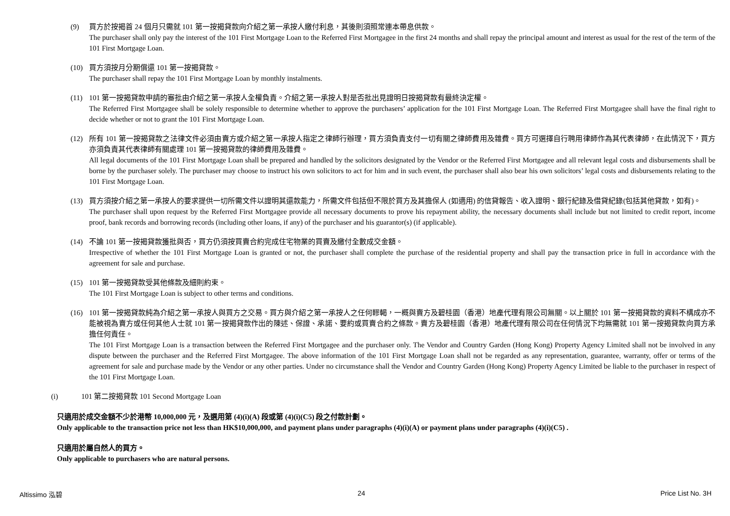(9) 買方於按揭首 24 個月只需就 101 第一按揭貸款向介紹之第一承按人繳付利息，其後則須照常連本帶息供款。
The purchaser shall only pay the interest of the 101 First Mortgage Loan to the Referred First Mortgagee in the first 24 months and shall repay the principal amount and interest as usual for the rest of the term of the 101 First Mortgage Loan.
(10) 買方須按月分期償還 101 第一按揭貸款。
The purchaser shall repay the 101 First Mortgage Loan by monthly instalments.
(11) 101 第一按揭貸款申請的審批由介紹之第一承按人全權負責。介紹之第一承按人對是否批出見證明日按揭貸款有最終決定權。
The Referred First Mortgagee shall be solely responsible to determine whether to approve the purchasers’ application for the 101 First Mortgage Loan. The Referred First Mortgagee shall have the final right to decide whether or not to grant the 101 First Mortgage Loan.
(12) 所有 101 第一按揭貸款之法律文件必須由賣方或介紹之第一承按人指定之律師行辦理，買方須負責支付一切有關之律師費用及雜費。買方可選擇自行聘用律師作為其代表律師，在此情況下，買方亦須負責其代表律師有關處理 101 第一按揭貸款的律師費用及雜費。
All legal documents of the 101 First Mortgage Loan shall be prepared and handled by the solicitors designated by the Vendor or the Referred First Mortgagee and all relevant legal costs and disbursements shall be borne by the purchaser solely. The purchaser may choose to instruct his own solicitors to act for him and in such event, the purchaser shall also bear his own solicitors’ legal costs and disbursements relating to the 101 First Mortgage Loan.
(13) 買方須按介紹之第一承按人的要求提供一切所需文件以證明其還款能力，所需文件包括但不限於買方及其擔保人 (如適用) 的信貸報告、收入證明、銀行紀錄及借貸紀錄(包括其他貸款，如有)。
The purchaser shall upon request by the Referred First Mortgagee provide all necessary documents to prove his repayment ability, the necessary documents shall include but not limited to credit report, income proof, bank records and borrowing records (including other loans, if any) of the purchaser and his guarantor(s) (if applicable).
(14) 不論 101 第一按揭貸款獲批與否，買方仍須按買賣合約完成住宅物業的買賣及繳付全數成交金額。
Irrespective of whether the 101 First Mortgage Loan is granted or not, the purchaser shall complete the purchase of the residential property and shall pay the transaction price in full in accordance with the agreement for sale and purchase.
(15) 101 第一按揭貸款受其他條款及細則約束。
The 101 First Mortgage Loan is subject to other terms and conditions.
(16) 101 第一按揭貸款純為介紹之第一承按人與買方之交易。買方與介紹之第一承按人之任何轇輵，一概與賣方及碧桂園（香港）地產代理有限公司無關。以上關於 101 第一按揭貸款的資料不構成亦不能被視為賣方或任何其他人士就 101 第一按揭貸款作出的陳述、保證、承諾、要約或買賣合約之條款。賣方及碧桂園（香港）地產代理有限公司在任何情況下均無需就 101 第一按揭貸款向買方承擔任何責任。
The 101 First Mortgage Loan is a transaction between the Referred First Mortgagee and the purchaser only. The Vendor and Country Garden (Hong Kong) Property Agency Limited shall not be involved in any dispute between the purchaser and the Referred First Mortgagee. The above information of the 101 First Mortgage Loan shall not be regarded as any representation, guarantee, warranty, offer or terms of the agreement for sale and purchase made by the Vendor or any other parties. Under no circumstance shall the Vendor and Country Garden (Hong Kong) Property Agency Limited be liable to the purchaser in respect of the 101 First Mortgage Loan.
(i) 101 第二按揭貸款 101 Second Mortgage Loan
只適用於成交金額不少於港幣 10,000,000 元，及選用第 (4)(i)(A) 段或第 (4)(i)(C5) 段之付款計劃。
Only applicable to the transaction price not less than HK$10,000,000, and payment plans under paragraphs (4)(i)(A) or payment plans under paragraphs (4)(i)(C5) .
只適用於屬自然人的買方。
Only applicable to purchasers who are natural persons.
Altissimo 泓碧 24 Price List No. 3H